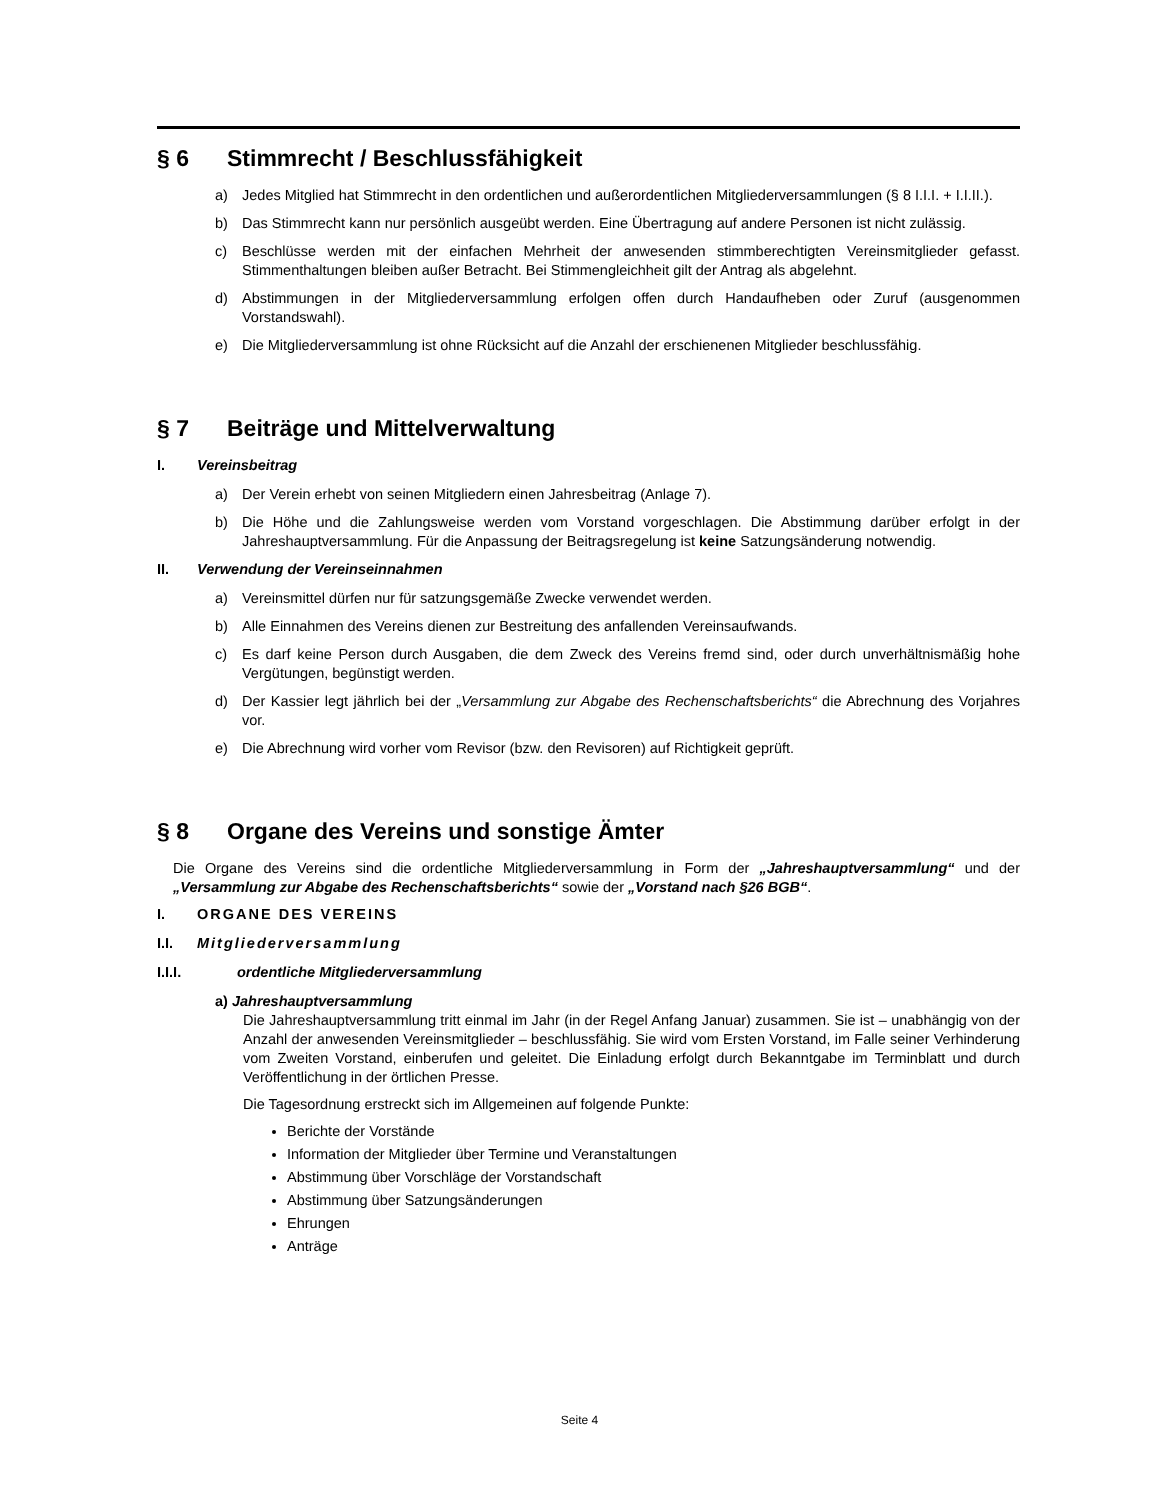§ 6 Stimmrecht / Beschlussfähigkeit
a) Jedes Mitglied hat Stimmrecht in den ordentlichen und außerordentlichen Mitgliederversammlungen (§ 8 I.I.I. + I.I.II.).
b) Das Stimmrecht kann nur persönlich ausgeübt werden. Eine Übertragung auf andere Personen ist nicht zulässig.
c) Beschlüsse werden mit der einfachen Mehrheit der anwesenden stimmberechtigten Vereinsmitglieder gefasst. Stimmenthaltungen bleiben außer Betracht. Bei Stimmengleichheit gilt der Antrag als abgelehnt.
d) Abstimmungen in der Mitgliederversammlung erfolgen offen durch Handaufheben oder Zuruf (ausgenommen Vorstandswahl).
e) Die Mitgliederversammlung ist ohne Rücksicht auf die Anzahl der erschienenen Mitglieder beschlussfähig.
§ 7 Beiträge und Mittelverwaltung
I. Vereinsbeitrag
a) Der Verein erhebt von seinen Mitgliedern einen Jahresbeitrag (Anlage 7).
b) Die Höhe und die Zahlungsweise werden vom Vorstand vorgeschlagen. Die Abstimmung darüber erfolgt in der Jahreshauptversammlung. Für die Anpassung der Beitragsregelung ist keine Satzungsänderung notwendig.
II. Verwendung der Vereinseinnahmen
a) Vereinsmittel dürfen nur für satzungsgemäße Zwecke verwendet werden.
b) Alle Einnahmen des Vereins dienen zur Bestreitung des anfallenden Vereinsaufwands.
c) Es darf keine Person durch Ausgaben, die dem Zweck des Vereins fremd sind, oder durch unverhältnismäßig hohe Vergütungen, begünstigt werden.
d) Der Kassier legt jährlich bei der „Versammlung zur Abgabe des Rechenschaftsberichts“ die Abrechnung des Vorjahres vor.
e) Die Abrechnung wird vorher vom Revisor (bzw. den Revisoren) auf Richtigkeit geprüft.
§ 8 Organe des Vereins und sonstige Ämter
Die Organe des Vereins sind die ordentliche Mitgliederversammlung in Form der „Jahreshauptversammlung“ und der „Versammlung zur Abgabe des Rechenschaftsberichts“ sowie der „Vorstand nach §26 BGB“.
I. ORGANE DES VEREINS
I.I. Mitgliederversammlung
I.I.I. ordentliche Mitgliederversammlung
a) Jahreshauptversammlung
Die Jahreshauptversammlung tritt einmal im Jahr (in der Regel Anfang Januar) zusammen. Sie ist – unabhängig von der Anzahl der anwesenden Vereinsmitglieder – beschlussfähig. Sie wird vom Ersten Vorstand, im Falle seiner Verhinderung vom Zweiten Vorstand, einberufen und geleitet. Die Einladung erfolgt durch Bekanntgabe im Terminblatt und durch Veröffentlichung in der örtlichen Presse.
Die Tagesordnung erstreckt sich im Allgemeinen auf folgende Punkte:
Berichte der Vorstände
Information der Mitglieder über Termine und Veranstaltungen
Abstimmung über Vorschläge der Vorstandschaft
Abstimmung über Satzungsänderungen
Ehrungen
Anträge
Seite 4